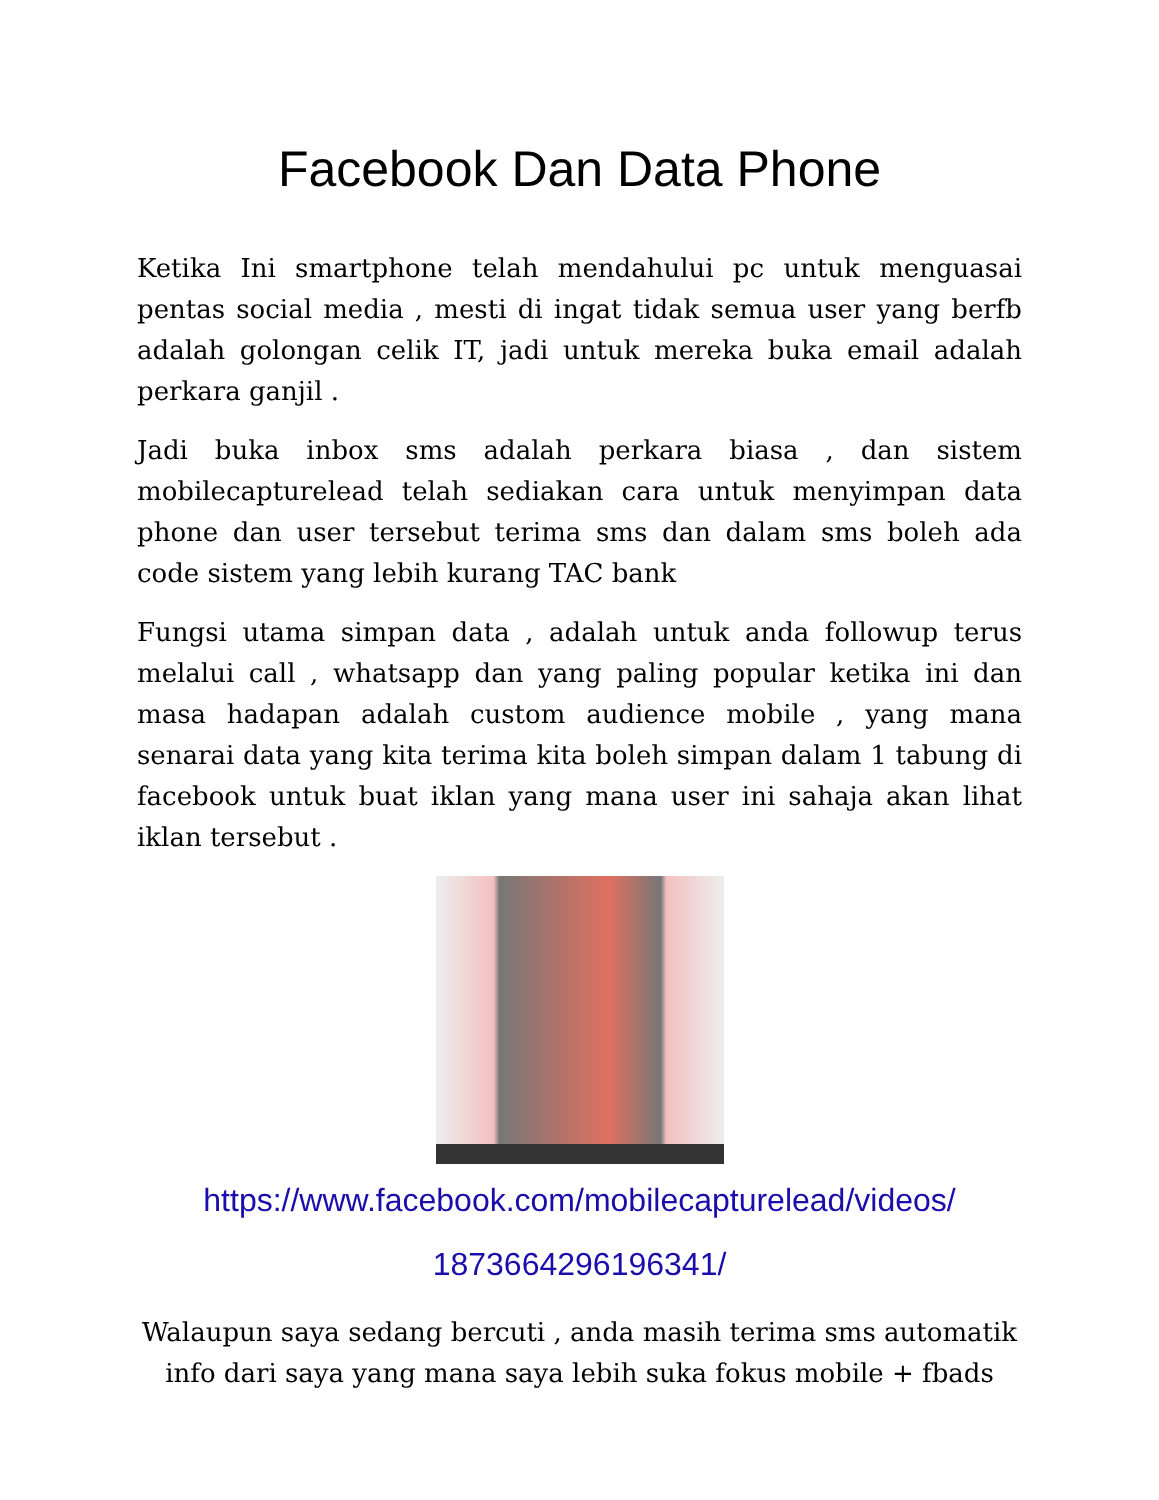Facebook Dan Data Phone
Ketika Ini smartphone telah mendahului pc untuk menguasai pentas social media , mesti di ingat tidak semua user yang berfb adalah golongan celik IT, jadi untuk mereka buka email adalah perkara ganjil .
Jadi buka inbox sms adalah perkara biasa , dan sistem mobilecapturelead telah sediakan cara untuk menyimpan data phone dan user tersebut terima sms dan dalam sms boleh ada code sistem yang lebih kurang TAC bank
Fungsi utama simpan data , adalah untuk anda followup terus melalui call , whatsapp dan yang paling popular ketika ini dan masa hadapan adalah custom audience mobile , yang mana senarai data yang kita terima kita boleh simpan dalam 1 tabung di facebook untuk buat iklan yang mana user ini sahaja akan lihat iklan tersebut .
https://www.facebook.com/mobilecapturelead/videos/
1873664296196341/
Walaupun saya sedang bercuti , anda masih terima sms automatik info dari saya yang mana saya lebih suka fokus mobile + fbads